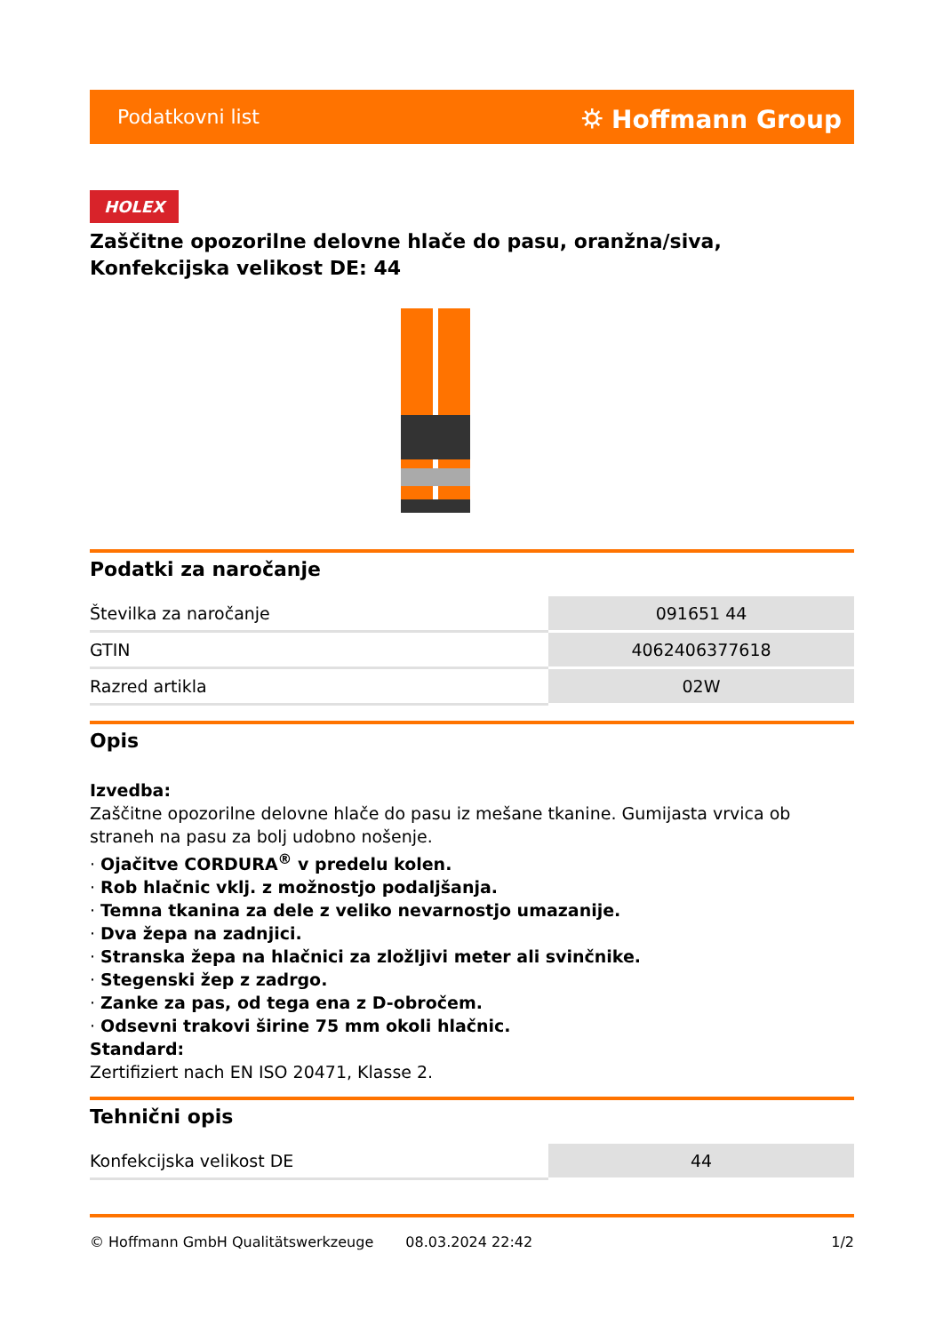Podatkovni list ⛭ Hoffmann Group
HOLEX
Zaščitne opozorilne delovne hlače do pasu, oranžna/siva, Konfekcijska velikost DE: 44
Podatki za naročanje
| Številka za naročanje | 091651 44 |
| GTIN | 4062406377618 |
| Razred artikla | 02W |
Opis
Izvedba:
Zaščitne opozorilne delovne hlače do pasu iz mešane tkanine. Gumijasta vrvica ob straneh na pasu za bolj udobno nošenje.
· Ojačitve CORDURA<sup>®</sup> v predelu kolen.
· Rob hlačnic vklj. z možnostjo podaljšanja.
· Temna tkanina za dele z veliko nevarnostjo umazanije.
· Dva žepa na zadnjici.
· Stranska žepa na hlačnici za zložljivi meter ali svinčnike.
· Stegenski žep z zadrgo.
· Zanke za pas, od tega ena z D-obročem.
· Odsevni trakovi širine 75 mm okoli hlačnic.
Standard:
Zertifiziert nach EN ISO 20471, Klasse 2.
Tehnični opis
| Konfekcijska velikost DE | 44 |
© Hoffmann GmbH Qualitätswerkzeuge 08.03.2024 22:42 1/2